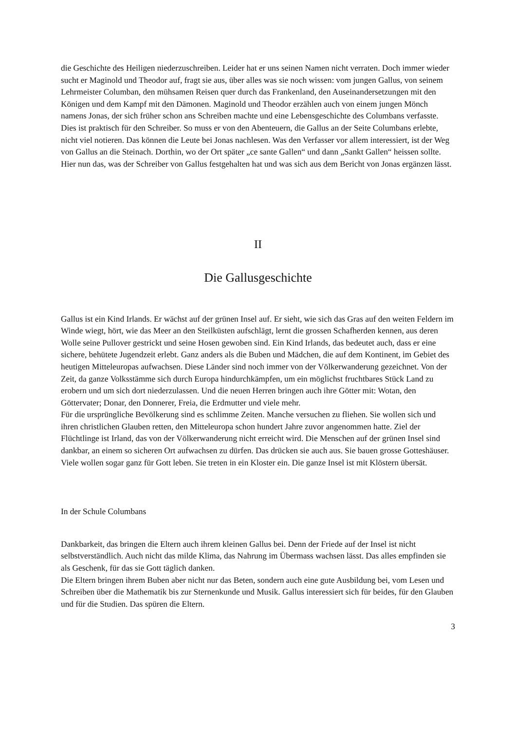die Geschichte des Heiligen niederzuschreiben. Leider hat er uns seinen Namen nicht verraten. Doch immer wieder sucht er Maginold und Theodor auf, fragt sie aus, über alles was sie noch wissen: vom jungen Gallus, von seinem Lehrmeister Columban, den mühsamen Reisen quer durch das Frankenland, den Auseinandersetzungen mit den Königen und dem Kampf mit den Dämonen. Maginold und Theodor erzählen auch von einem jungen Mönch namens Jonas, der sich früher schon ans Schreiben machte und eine Lebensgeschichte des Columbans verfasste.
Dies ist praktisch für den Schreiber. So muss er von den Abenteuern, die Gallus an der Seite Columbans erlebte, nicht viel notieren. Das können die Leute bei Jonas nachlesen. Was den Verfasser vor allem interessiert, ist der Weg von Gallus an die Steinach. Dorthin, wo der Ort später „ce sante Gallen“ und dann „Sankt Gallen“ heissen sollte.
Hier nun das, was der Schreiber von Gallus festgehalten hat und was sich aus dem Bericht von Jonas ergänzen lässt.
II
Die Gallusgeschichte
Gallus ist ein Kind Irlands. Er wächst auf der grünen Insel auf. Er sieht, wie sich das Gras auf den weiten Feldern im Winde wiegt, hört, wie das Meer an den Steilküsten aufschlägt, lernt die grossen Schafherden kennen, aus deren Wolle seine Pullover gestrickt und seine Hosen gewoben sind. Ein Kind Irlands, das bedeutet auch, dass er eine sichere, behütete Jugendzeit erlebt. Ganz anders als die Buben und Mädchen, die auf dem Kontinent, im Gebiet des heutigen Mitteleuropas aufwachsen. Diese Länder sind noch immer von der Völkerwanderung gezeichnet. Von der Zeit, da ganze Volksstämme sich durch Europa hindurchkämpfen, um ein möglichst fruchtbares Stück Land zu erobern und um sich dort niederzulassen. Und die neuen Herren bringen auch ihre Götter mit: Wotan, den Göttervater; Donar, den Donnerer, Freia, die Erdmutter und viele mehr.
Für die ursprüngliche Bevölkerung sind es schlimme Zeiten. Manche versuchen zu fliehen. Sie wollen sich und ihren christlichen Glauben retten, den Mitteleuropa schon hundert Jahre zuvor angenommen hatte. Ziel der Flüchtlinge ist Irland, das von der Völkerwanderung nicht erreicht wird. Die Menschen auf der grünen Insel sind dankbar, an einem so sicheren Ort aufwachsen zu dürfen. Das drücken sie auch aus. Sie bauen grosse Gotteshäuser. Viele wollen sogar ganz für Gott leben. Sie treten in ein Kloster ein. Die ganze Insel ist mit Klöstern übersät.
In der Schule Columbans
Dankbarkeit, das bringen die Eltern auch ihrem kleinen Gallus bei. Denn der Friede auf der Insel ist nicht selbstverständlich. Auch nicht das milde Klima, das Nahrung im Übermass wachsen lässt. Das alles empfinden sie als Geschenk, für das sie Gott täglich danken.
Die Eltern bringen ihrem Buben aber nicht nur das Beten, sondern auch eine gute Ausbildung bei, vom Lesen und Schreiben über die Mathematik bis zur Sternenkunde und Musik. Gallus interessiert sich für beides, für den Glauben und für die Studien. Das spüren die Eltern.
3